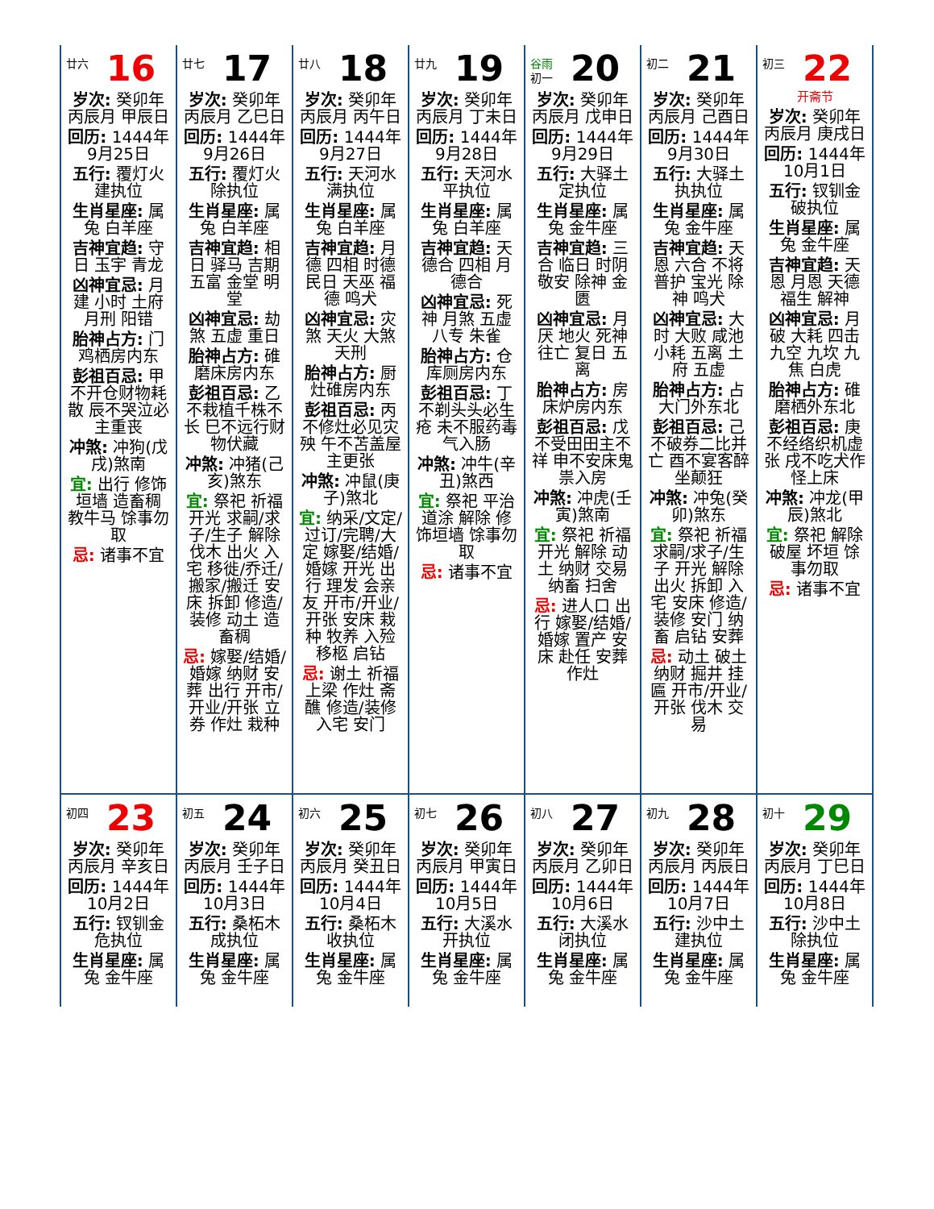| 廿六 16 岁次: 癸卯年丙辰月 甲辰日 回历: 1444年9月25日 五行: 覆灯火 建执位 生肖星座: 属兔 白羊座 吉神宜趋: 守日 玉宇 青龙 凶神宜忌: 月建 小时 土府 月刑 阳错 胎神占方: 门鸡栖房内东 彭祖百忌: 甲不开仓财物耗散 辰不哭泣必主重丧 冲煞: 冲狗(戊戌)煞南 宜: 出行 修饰垣墙 造畜稠 教牛马 馀事勿取 忌: 诸事不宜 | 廿七 17 岁次: 癸卯年丙辰月 乙巳日 回历: 1444年9月26日 五行: 覆灯火 除执位 生肖星座: 属兔 白羊座 吉神宜趋: 相日 驿马 吉期 五富 金堂 明堂 凶神宜忌: 劫煞 五虚 重日 胎神占方: 碓磨床房内东 彭祖百忌: 乙不栽植千株不长 巳不远行财物伏藏 冲煞: 冲猪(己亥)煞东 宜: 祭祀 祈福 开光 求嗣/求子/生子 解除 伐木 出火 入宅 移徙/乔迁/搬家/搬迁 安床 拆卸 修造/装修 动土 造畜稠 忌: 嫁娶/结婚/婚嫁 纳财 安葬 出行 开市/开业/开张 立券 作灶 栽种 | 廿八 18 岁次: 癸卯年丙辰月 丙午日 回历: 1444年9月27日 五行: 天河水 满执位 生肖星座: 属兔 白羊座 吉神宜趋: 月德 四相 时德 民日 天巫 福德 鸣犬 凶神宜忌: 灾煞 天火 大煞 天刑 胎神占方: 厨灶碓房内东 彭祖百忌: 丙不修灶必见灾殃 午不苫盖屋主更张 冲煞: 冲鼠(庚子)煞北 宜: 纳采/文定/过订/完聘/大定 嫁娶/结婚/婚嫁 开光 出行 理发 会亲友 开市/开业/开张 安床 栽种 牧养 入殓 移柩 启钻 忌: 谢土 祈福 上梁 作灶 斋醮 修造/装修 入宅 安门 | 廿九 19 岁次: 癸卯年丙辰月 丁未日 回历: 1444年9月28日 五行: 天河水 平执位 生肖星座: 属兔 白羊座 吉神宜趋: 天德合 四相 月德合 凶神宜忌: 死神 月煞 五虚 八专 朱雀 胎神占方: 仓库厕房内东 彭祖百忌: 丁不剃头头必生疮 未不服药毒气入肠 冲煞: 冲牛(辛丑)煞西 宜: 祭祀 平治道涂 解除 修饰垣墙 馀事勿取 忌: 诸事不宜 | 谷雨 初一 20 岁次: 癸卯年丙辰月 戊申日 回历: 1444年9月29日 五行: 大驿土 定执位 生肖星座: 属兔 金牛座 吉神宜趋: 三合 临日 时阴 敬安 除神 金匮 凶神宜忌: 月厌 地火 死神 往亡 复日 五离 胎神占方: 房床炉房内东 彭祖百忌: 戊不受田田主不祥 申不安床鬼祟入房 冲煞: 冲虎(壬寅)煞南 宜: 祭祀 祈福 开光 解除 动土 纳财 交易 纳畜 扫舍 忌: 进人口 出行 嫁娶/结婚/婚嫁 置产 安床 赴任 安葬 作灶 | 初二 21 岁次: 癸卯年丙辰月 己酉日 回历: 1444年9月30日 五行: 大驿土 执执位 生肖星座: 属兔 金牛座 吉神宜趋: 天恩 六合 不将 普护 宝光 除神 鸣犬 凶神宜忌: 大时 大败 咸池 小耗 五离 土府 五虚 胎神占方: 占大门外东北 彭祖百忌: 己不破券二比并亡 酉不宴客醉坐颠狂 冲煞: 冲兔(癸卯)煞东 宜: 祭祀 祈福 求嗣/求子/生子 开光 解除 出火 拆卸 入宅 安床 修造/装修 安门 纳畜 启钻 安葬 忌: 动土 破土 纳财 掘井 挂匾 开市/开业/开张 伐木 交易 | 初三 22 开斋节 岁次: 癸卯年丙辰月 庚戌日 回历: 1444年10月1日 五行: 钗钏金 破执位 生肖星座: 属兔 金牛座 吉神宜趋: 天恩 月恩 天德 福生 解神 凶神宜忌: 月破 大耗 四击 九空 九坎 九焦 白虎 胎神占方: 碓磨栖外东北 彭祖百忌: 庚不经络织机虚张 戌不吃犬作怪上床 冲煞: 冲龙(甲辰)煞北 宜: 祭祀 解除 破屋 坏垣 馀事勿取 忌: 诸事不宜 |
| 初四 23 岁次: 癸卯年丙辰月 辛亥日 回历: 1444年10月2日 五行: 钗钏金 危执位 生肖星座: 属兔 金牛座 | 初五 24 岁次: 癸卯年丙辰月 壬子日 回历: 1444年10月3日 五行: 桑柘木 成执位 生肖星座: 属兔 金牛座 | 初六 25 岁次: 癸卯年丙辰月 癸丑日 回历: 1444年10月4日 五行: 桑柘木 收执位 生肖星座: 属兔 金牛座 | 初七 26 岁次: 癸卯年丙辰月 甲寅日 回历: 1444年10月5日 五行: 大溪水 开执位 生肖星座: 属兔 金牛座 | 初八 27 岁次: 癸卯年丙辰月 乙卯日 回历: 1444年10月6日 五行: 大溪水 闭执位 生肖星座: 属兔 金牛座 | 初九 28 岁次: 癸卯年丙辰月 丙辰日 回历: 1444年10月7日 五行: 沙中土 建执位 生肖星座: 属兔 金牛座 | 初十 29 岁次: 癸卯年丙辰月 丁巳日 回历: 1444年10月8日 五行: 沙中土 除执位 生肖星座: 属兔 金牛座 |